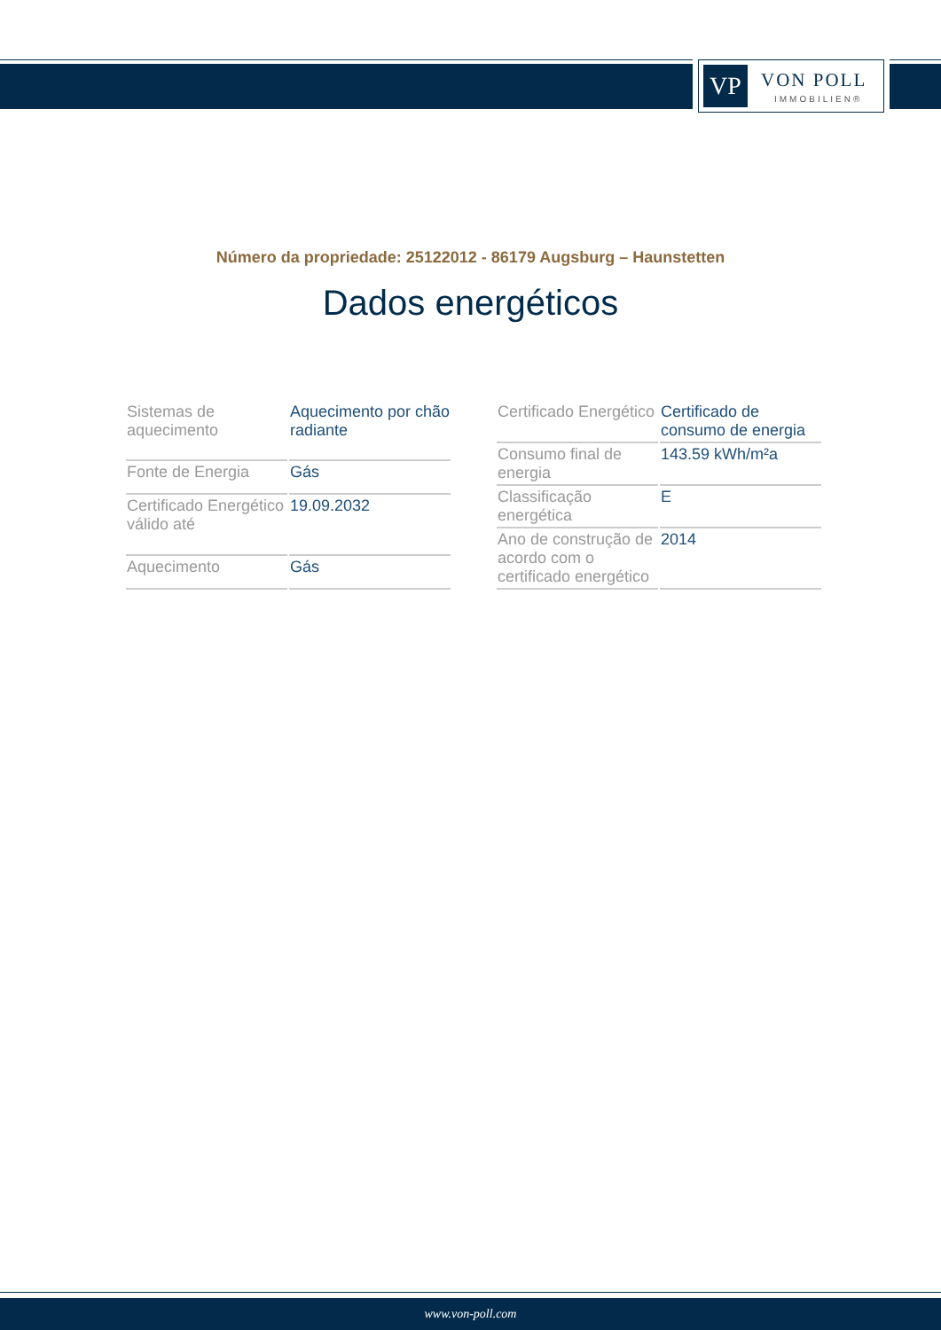VP VON POLL
IMMOBILIEN®
Número da propriedade: 25122012 - 86179 Augsburg – Haunstetten
Dados energéticos
| Sistemas de aquecimento | Aquecimento por chão radiante |
| Fonte de Energia | Gás |
| Certificado Energético válido até | 19.09.2032 |
| Aquecimento | Gás |
| Certificado Energético | Certificado de consumo de energia |
| Consumo final de energia | 143.59 kWh/m²a |
| Classificação energética | E |
| Ano de construção de acordo com o certificado energético | 2014 |
www.von-poll.com